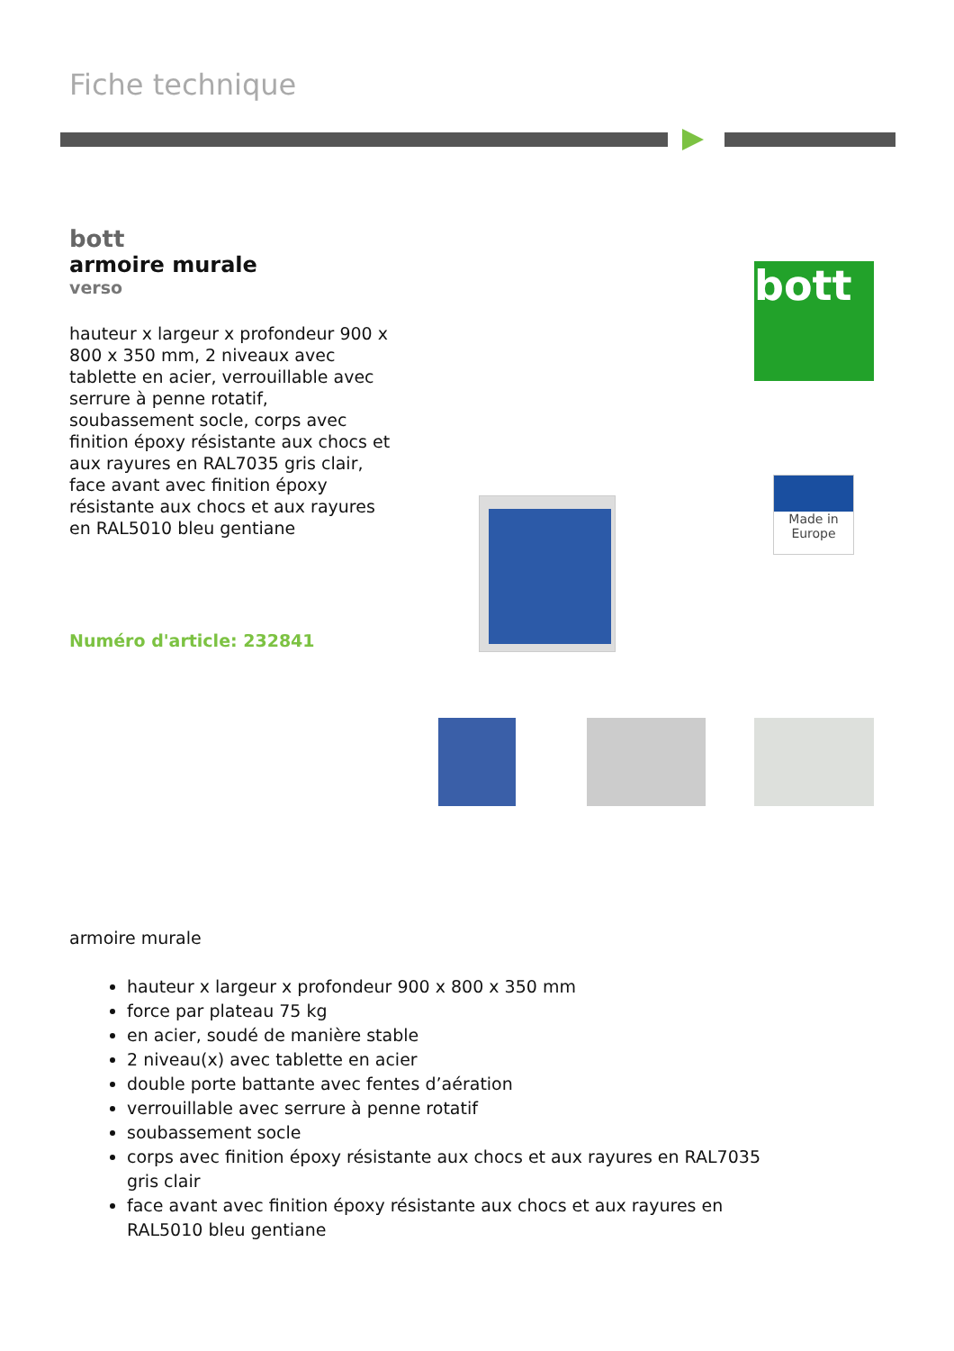Fiche technique
bott
armoire murale
verso
hauteur x largeur x profondeur 900 x 800 x 350 mm, 2 niveaux avec tablette en acier, verrouillable avec serrure à penne rotatif, soubassement socle, corps avec finition époxy résistante aux chocs et aux rayures en RAL7035 gris clair, face avant avec finition époxy résistante aux chocs et aux rayures en RAL5010 bleu gentiane
Numéro d'article: 232841
bott
Made in
Europe
armoire murale
hauteur x largeur x profondeur 900 x 800 x 350 mm
force par plateau 75 kg
en acier, soudé de manière stable
2 niveau(x) avec tablette en acier
double porte battante avec fentes d’aération
verrouillable avec serrure à penne rotatif
soubassement socle
corps avec finition époxy résistante aux chocs et aux rayures en RAL7035 gris clair
face avant avec finition époxy résistante aux chocs et aux rayures en RAL5010 bleu gentiane